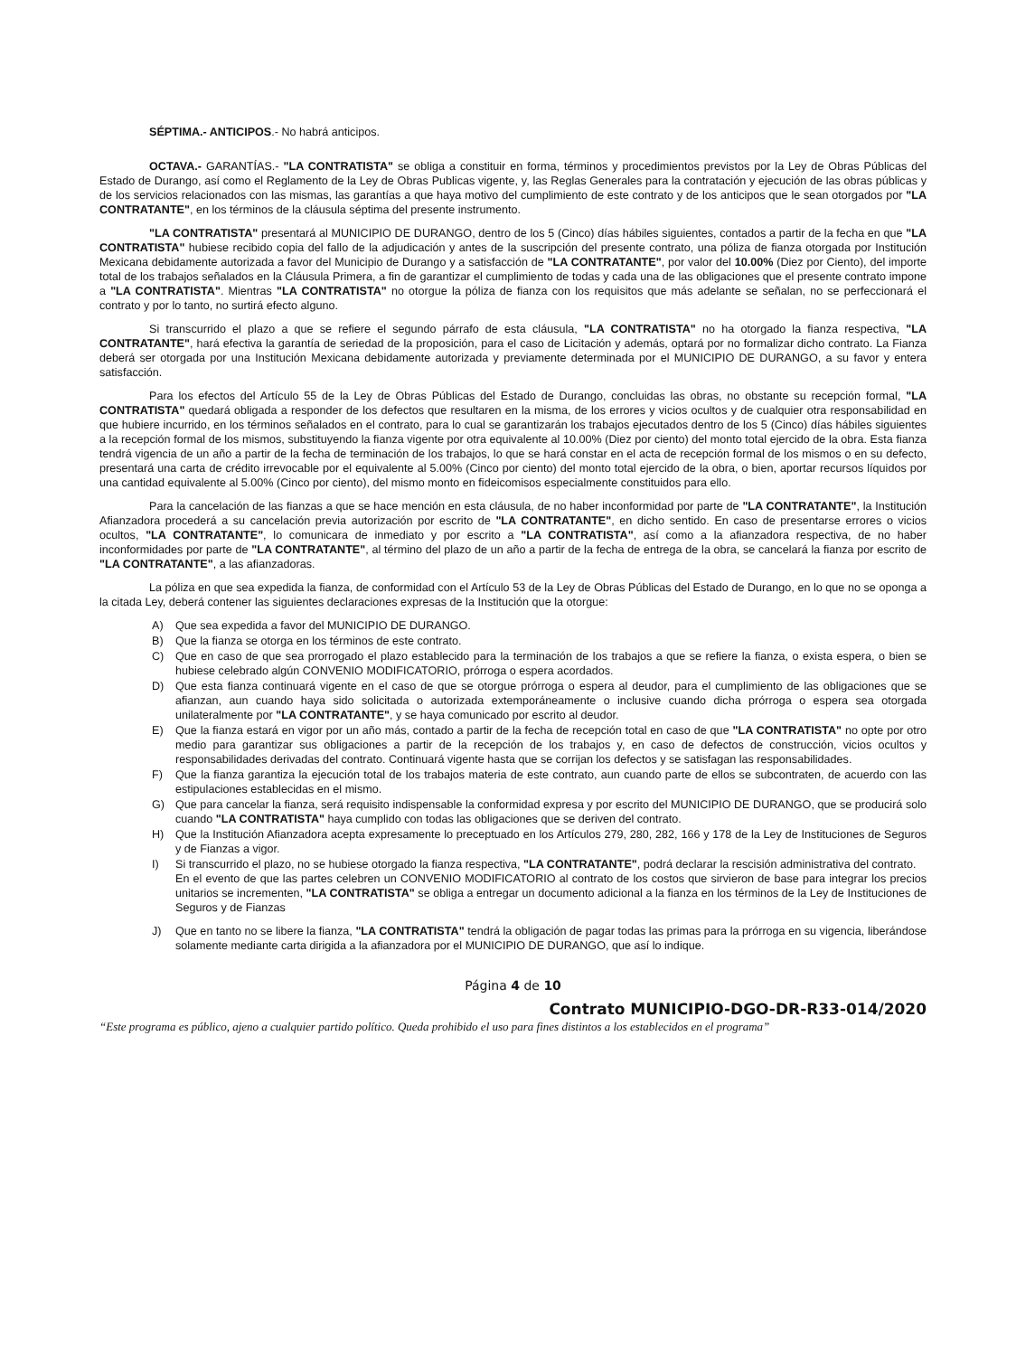SÉPTIMA.- ANTICIPOS.- No habrá anticipos.
OCTAVA.- GARANTÍAS.- "LA CONTRATISTA" se obliga a constituir en forma, términos y procedimientos previstos por la Ley de Obras Públicas del Estado de Durango, así como el Reglamento de la Ley de Obras Publicas vigente, y, las Reglas Generales para la contratación y ejecución de las obras públicas y de los servicios relacionados con las mismas, las garantías a que haya motivo del cumplimiento de este contrato y de los anticipos que le sean otorgados por "LA CONTRATANTE", en los términos de la cláusula séptima del presente instrumento.
"LA CONTRATISTA" presentará al MUNICIPIO DE DURANGO, dentro de los 5 (Cinco) días hábiles siguientes, contados a partir de la fecha en que "LA CONTRATISTA" hubiese recibido copia del fallo de la adjudicación y antes de la suscripción del presente contrato, una póliza de fianza otorgada por Institución Mexicana debidamente autorizada a favor del Municipio de Durango y a satisfacción de "LA CONTRATANTE", por valor del 10.00% (Diez por Ciento), del importe total de los trabajos señalados en la Cláusula Primera, a fin de garantizar el cumplimiento de todas y cada una de las obligaciones que el presente contrato impone a "LA CONTRATISTA". Mientras "LA CONTRATISTA" no otorgue la póliza de fianza con los requisitos que más adelante se señalan, no se perfeccionará el contrato y por lo tanto, no surtirá efecto alguno.
Si transcurrido el plazo a que se refiere el segundo párrafo de esta cláusula, "LA CONTRATISTA" no ha otorgado la fianza respectiva, "LA CONTRATANTE", hará efectiva la garantía de seriedad de la proposición, para el caso de Licitación y además, optará por no formalizar dicho contrato. La Fianza deberá ser otorgada por una Institución Mexicana debidamente autorizada y previamente determinada por el MUNICIPIO DE DURANGO, a su favor y entera satisfacción.
Para los efectos del Artículo 55 de la Ley de Obras Públicas del Estado de Durango, concluidas las obras, no obstante su recepción formal, "LA CONTRATISTA" quedará obligada a responder de los defectos que resultaren en la misma, de los errores y vicios ocultos y de cualquier otra responsabilidad en que hubiere incurrido, en los términos señalados en el contrato, para lo cual se garantizarán los trabajos ejecutados dentro de los 5 (Cinco) días hábiles siguientes a la recepción formal de los mismos, substituyendo la fianza vigente por otra equivalente al 10.00% (Diez por ciento) del monto total ejercido de la obra. Esta fianza tendrá vigencia de un año a partir de la fecha de terminación de los trabajos, lo que se hará constar en el acta de recepción formal de los mismos o en su defecto, presentará una carta de crédito irrevocable por el equivalente al 5.00% (Cinco por ciento) del monto total ejercido de la obra, o bien, aportar recursos líquidos por una cantidad equivalente al 5.00% (Cinco por ciento), del mismo monto en fideicomisos especialmente constituidos para ello.
Para la cancelación de las fianzas a que se hace mención en esta cláusula, de no haber inconformidad por parte de "LA CONTRATANTE", la Institución Afianzadora procederá a su cancelación previa autorización por escrito de "LA CONTRATANTE", en dicho sentido. En caso de presentarse errores o vicios ocultos, "LA CONTRATANTE", lo comunicara de inmediato y por escrito a "LA CONTRATISTA", así como a la afianzadora respectiva, de no haber inconformidades por parte de "LA CONTRATANTE", al término del plazo de un año a partir de la fecha de entrega de la obra, se cancelará la fianza por escrito de "LA CONTRATANTE", a las afianzadoras.
La póliza en que sea expedida la fianza, de conformidad con el Artículo 53 de la Ley de Obras Públicas del Estado de Durango, en lo que no se oponga a la citada Ley, deberá contener las siguientes declaraciones expresas de la Institución que la otorgue:
A) Que sea expedida a favor del MUNICIPIO DE DURANGO.
B) Que la fianza se otorga en los términos de este contrato.
C) Que en caso de que sea prorrogado el plazo establecido para la terminación de los trabajos a que se refiere la fianza, o exista espera, o bien se hubiese celebrado algún CONVENIO MODIFICATORIO, prórroga o espera acordados.
D) Que esta fianza continuará vigente en el caso de que se otorgue prórroga o espera al deudor, para el cumplimiento de las obligaciones que se afianzan, aun cuando haya sido solicitada o autorizada extemporáneamente o inclusive cuando dicha prórroga o espera sea otorgada unilateralmente por "LA CONTRATANTE", y se haya comunicado por escrito al deudor.
E) Que la fianza estará en vigor por un año más, contado a partir de la fecha de recepción total en caso de que "LA CONTRATISTA" no opte por otro medio para garantizar sus obligaciones a partir de la recepción de los trabajos y, en caso de defectos de construcción, vicios ocultos y responsabilidades derivadas del contrato. Continuará vigente hasta que se corrijan los defectos y se satisfagan las responsabilidades.
F) Que la fianza garantiza la ejecución total de los trabajos materia de este contrato, aun cuando parte de ellos se subcontraten, de acuerdo con las estipulaciones establecidas en el mismo.
G) Que para cancelar la fianza, será requisito indispensable la conformidad expresa y por escrito del MUNICIPIO DE DURANGO, que se producirá solo cuando "LA CONTRATISTA" haya cumplido con todas las obligaciones que se deriven del contrato.
H) Que la Institución Afianzadora acepta expresamente lo preceptuado en los Artículos 279, 280, 282, 166 y 178 de la Ley de Instituciones de Seguros y de Fianzas a vigor.
I) Si transcurrido el plazo, no se hubiese otorgado la fianza respectiva, "LA CONTRATANTE", podrá declarar la rescisión administrativa del contrato.
En el evento de que las partes celebren un CONVENIO MODIFICATORIO al contrato de los costos que sirvieron de base para integrar los precios unitarios se incrementen, "LA CONTRATISTA" se obliga a entregar un documento adicional a la fianza en los términos de la Ley de Instituciones de Seguros y de Fianzas
J) Que en tanto no se libere la fianza, "LA CONTRATISTA" tendrá la obligación de pagar todas las primas para la prórroga en su vigencia, liberándose solamente mediante carta dirigida a la afianzadora por el MUNICIPIO DE DURANGO, que así lo indique.
Página 4 de 10
Contrato MUNICIPIO-DGO-DR-R33-014/2020
“Este programa es público, ajeno a cualquier partido político. Queda prohibido el uso para fines distintos a los establecidos en el programa”